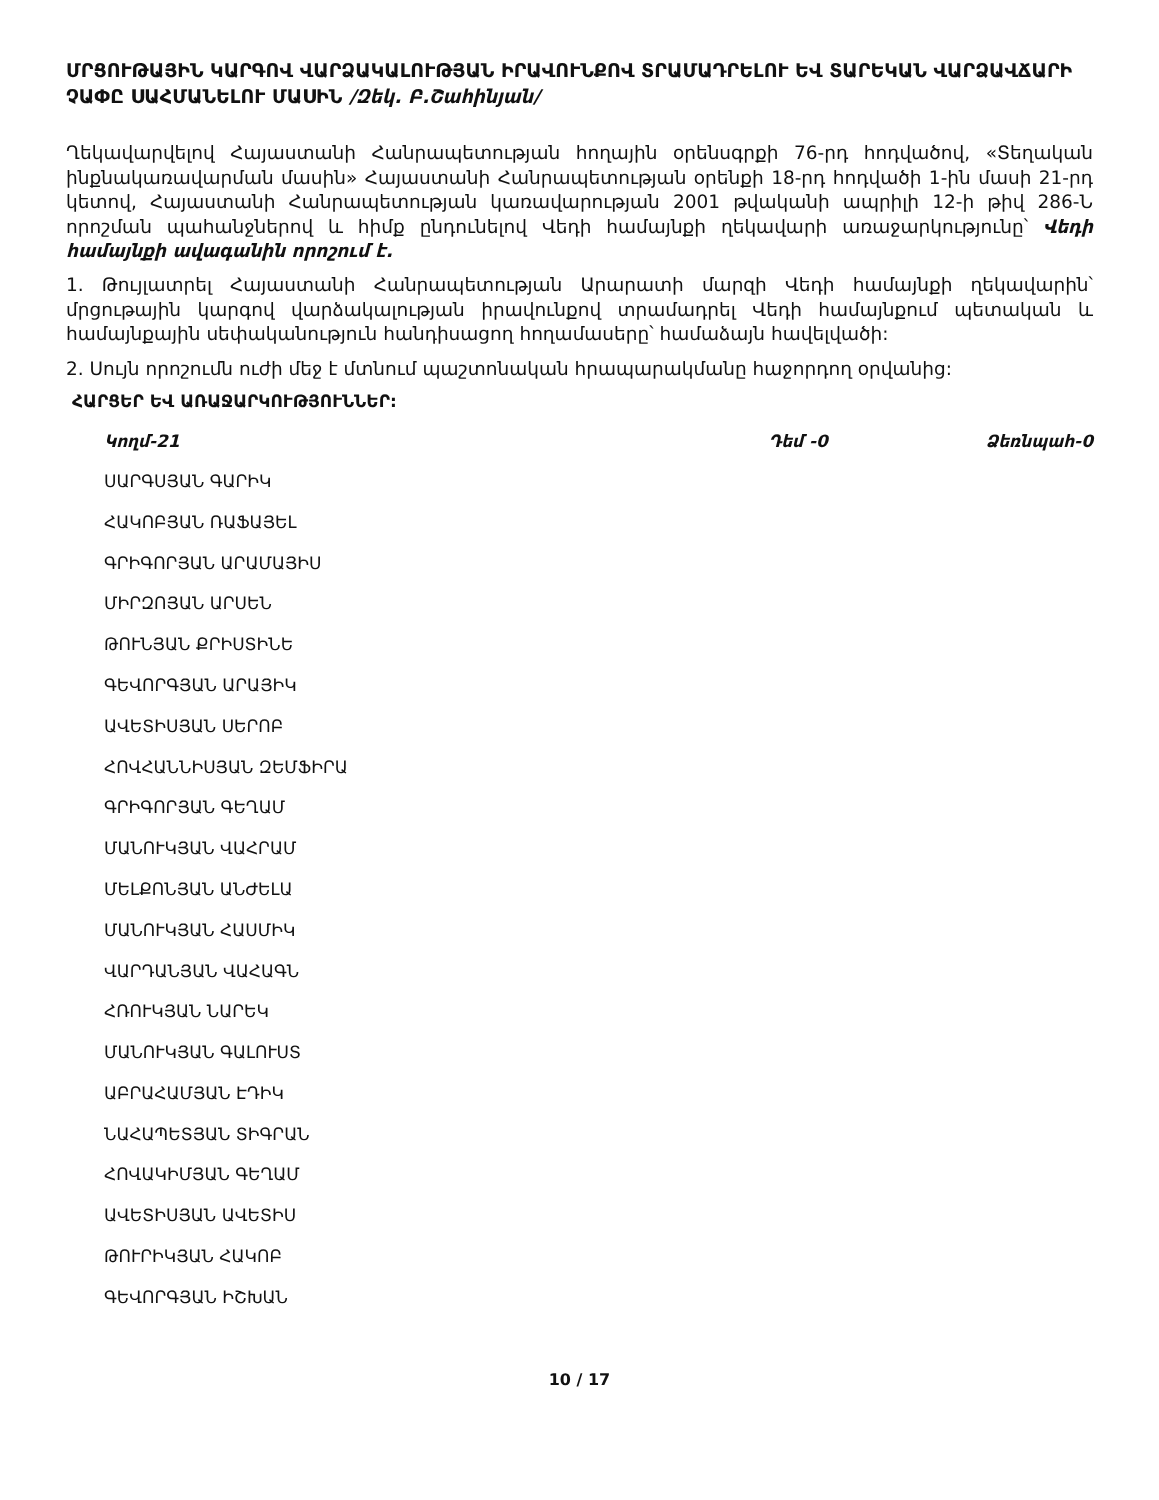ՄՐՑՈՒԹԱՅԻՆ ԿԱՐԳՈՎ ՎԱՐՁԱԿԱԼՈՒԹՅԱՆ ԻՐԱՎՈՒՆՔՈՎ ՏՐԱՄԱԴՐԵԼՈՒ ԵՎ ՏԱՐԵԿԱՆ ՎԱՐՁԱՎՃԱՐԻ ՉԱՓԸ ՍԱՀՄԱՆԵԼՈՒ ՄԱՍԻՆ /Զեկ. Բ.Շահինյան/
Ղեկավարվելով Հայաստանի Հանրապետության հողային օրենսգրքի 76-րդ հոդվածով, «Տեղական ինքնակառավարման մասին» Հայաստանի Հանրապետության օրենքի 18-րդ հոդվածի 1-ին մասի 21-րդ կետով, Հայաստանի Հանրապետության կառավարության 2001 թվականի ապրիլի 12-ի թիվ 286-Ն որոշման պահանջներով և հիմք ընդունելով Վեդի համայնքի ղեկավարի առաջարկությունը՝ Վեդի համայնքի ավագանին որոշում է.
1. Թույլատրել Հայաստանի Հանրապետության Արարատի մարզի Վեդի համայնքի ղեկավարին՝ մրցութային կարգով վարձակալության իրավունքով տրամադրել Վեդի համայնքում պետական և համայնքային սեփականություն հանդիսացող հողամասերը՝ համաձայն հավելվածի:
2. Սույն որոշումն ուժի մեջ է մտնում պաշտոնական հրապարակմանը հաջորդող օրվանից:
ՀԱՐՑԵՐ ԵՎ ԱՌԱՋԱՐԿՈՒԹՅՈՒՆՆԵՐ:
Կողմ-21 Դեմ -0 Ձեռնպահ-0
ՍԱՐԳՍՅԱՆ ԳԱՐԻԿ
ՀԱԿՈԲՅԱՆ ՌԱՖԱՅԵԼ
ԳՐԻԳՈՐՅԱՆ ԱՐԱՄԱՅԻՍ
ՄԻՐԶՈՅԱՆ ԱՐՍԵՆ
ԹՈՒՆՅԱՆ ՔՐԻՍՏԻՆԵ
ԳԵՎՈՐԳՅԱՆ ԱՐԱՅԻԿ
ԱՎԵՏԻՍՅԱՆ ՍԵՐՈԲ
ՀՈՎՀԱՆՆԻՍՅԱՆ ԶԵՄՖԻՐԱ
ԳՐԻԳՈՐՅԱՆ ԳԵՂԱՄ
ՄԱՆՈՒԿՅԱՆ ՎԱՀՐԱՄ
ՄԵԼՔՈՆՅԱՆ ԱՆԺԵԼԱ
ՄԱՆՈՒԿՅԱՆ ՀԱՍՄԻԿ
ՎԱՐԴԱՆՅԱՆ ՎԱՀԱԳՆ
ՀՌՈՒԿՅԱՆ ՆԱՐԵԿ
ՄԱՆՈՒԿՅԱՆ ԳԱԼՈՒՍՏ
ԱԲՐԱՀԱՄՅԱՆ ԷԴԻԿ
ՆԱՀԱՊԵՏՅԱՆ ՏԻԳՐԱՆ
ՀՈՎԱԿԻՄՅԱՆ ԳԵՂԱՄ
ԱՎԵՏԻՍՅԱՆ ԱՎԵՏԻՍ
ԹՈՒՐԻԿՅԱՆ ՀԱԿՈԲ
ԳԵՎՈՐԳՅԱՆ ԻՇԽԱՆ
10 / 17